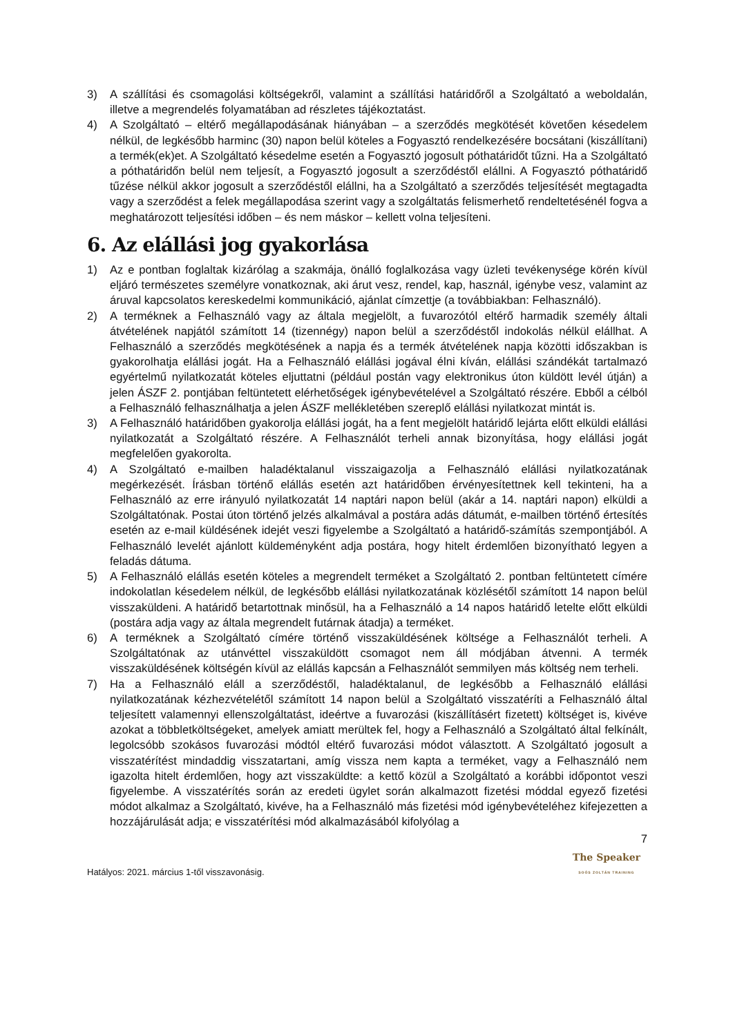3) A szállítási és csomagolási költségekről, valamint a szállítási határidőről a Szolgáltató a weboldalán, illetve a megrendelés folyamatában ad részletes tájékoztatást.
4) A Szolgáltató – eltérő megállapodásának hiányában – a szerződés megkötését követően késedelem nélkül, de legkésőbb harminc (30) napon belül köteles a Fogyasztó rendelkezésére bocsátani (kiszállítani) a termék(ek)et. A Szolgáltató késedelme esetén a Fogyasztó jogosult póthatáridőt tűzni. Ha a Szolgáltató a póthatáridőn belül nem teljesít, a Fogyasztó jogosult a szerződéstől elállni. A Fogyasztó póthatáridő tűzése nélkül akkor jogosult a szerződéstől elállni, ha a Szolgáltató a szerződés teljesítését megtagadta vagy a szerződést a felek megállapodása szerint vagy a szolgáltatás felismerhető rendeltetésénél fogva a meghatározott teljesítési időben – és nem máskor – kellett volna teljesíteni.
6. Az elállási jog gyakorlása
1) Az e pontban foglaltak kizárólag a szakmája, önálló foglalkozása vagy üzleti tevékenysége körén kívül eljáró természetes személyre vonatkoznak, aki árut vesz, rendel, kap, használ, igénybe vesz, valamint az áruval kapcsolatos kereskedelmi kommunikáció, ajánlat címzettje (a továbbiakban: Felhasználó).
2) A terméknek a Felhasználó vagy az általa megjelölt, a fuvarozótól eltérő harmadik személy általi átvételének napjától számított 14 (tizennégy) napon belül a szerződéstől indokolás nélkül elállhat. A Felhasználó a szerződés megkötésének a napja és a termék átvételének napja közötti időszakban is gyakorolhatja elállási jogát. Ha a Felhasználó elállási jogával élni kíván, elállási szándékát tartalmazó egyértelmű nyilatkozatát köteles eljuttatni (például postán vagy elektronikus úton küldött levél útján) a jelen ÁSZF 2. pontjában feltüntetett elérhetőségek igénybevételével a Szolgáltató részére. Ebből a célból a Felhasználó felhasználhatja a jelen ÁSZF mellékletében szereplő elállási nyilatkozat mintát is.
3) A Felhasználó határidőben gyakorolja elállási jogát, ha a fent megjelölt határidő lejárta előtt elküldi elállási nyilatkozatát a Szolgáltató részére. A Felhasználót terheli annak bizonyítása, hogy elállási jogát megfelelően gyakorolta.
4) A Szolgáltató e-mailben haladéktalanul visszaigazolja a Felhasználó elállási nyilatkozatának megérkezését. Írásban történő elállás esetén azt határidőben érvényesítettnek kell tekinteni, ha a Felhasználó az erre irányuló nyilatkozatát 14 naptári napon belül (akár a 14. naptári napon) elküldi a Szolgáltatónak. Postai úton történő jelzés alkalmával a postára adás dátumát, e-mailben történő értesítés esetén az e-mail küldésének idejét veszi figyelembe a Szolgáltató a határidő-számítás szempontjából. A Felhasználó levelét ajánlott küldeményként adja postára, hogy hitelt érdemlően bizonyítható legyen a feladás dátuma.
5) A Felhasználó elállás esetén köteles a megrendelt terméket a Szolgáltató 2. pontban feltüntetett címére indokolatlan késedelem nélkül, de legkésőbb elállási nyilatkozatának közlésétől számított 14 napon belül visszaküldeni. A határidő betartottnak minősül, ha a Felhasználó a 14 napos határidő letelte előtt elküldi (postára adja vagy az általa megrendelt futárnak átadja) a terméket.
6) A terméknek a Szolgáltató címére történő visszaküldésének költsége a Felhasználót terheli. A Szolgáltatónak az utánvéttel visszaküldött csomagot nem áll módjában átvenni. A termék visszaküldésének költségén kívül az elállás kapcsán a Felhasználót semmilyen más költség nem terheli.
7) Ha a Felhasználó eláll a szerződéstől, haladéktalanul, de legkésőbb a Felhasználó elállási nyilatkozatának kézhezvételétől számított 14 napon belül a Szolgáltató visszatéríti a Felhasználó által teljesített valamennyi ellenszolgáltatást, ideértve a fuvarozási (kiszállításért fizetett) költséget is, kivéve azokat a többletköltségeket, amelyek amiatt merültek fel, hogy a Felhasználó a Szolgáltató által felkínált, legolcsóbb szokásos fuvarozási módtól eltérő fuvarozási módot választott. A Szolgáltató jogosult a visszatérítést mindaddig visszatartani, amíg vissza nem kapta a terméket, vagy a Felhasználó nem igazolta hitelt érdemlően, hogy azt visszaküldte: a kettő közül a Szolgáltató a korábbi időpontot veszi figyelembe. A visszatérítés során az eredeti ügylet során alkalmazott fizetési móddal egyező fizetési módot alkalmaz a Szolgáltató, kivéve, ha a Felhasználó más fizetési mód igénybevételéhez kifejezetten a hozzájárulását adja; e visszatérítési mód alkalmazásából kifolyólag a
7
Hatályos: 2021. március 1-től visszavonásig.
The Speaker
SOÓS ZOLTÁN TRAINING